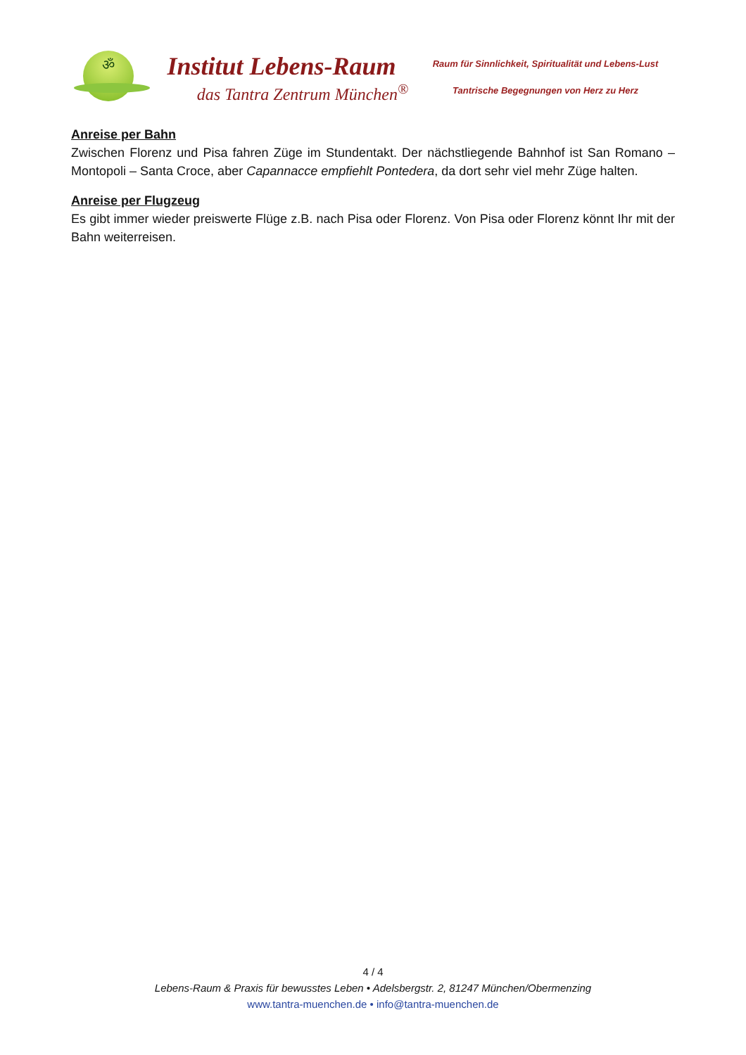ॐ
Institut Lebens-Raum
das Tantra Zentrum München<sup>®</sup>
Raum für Sinnlichkeit, Spiritualität und Lebens-Lust
Tantrische Begegnungen von Herz zu Herz
Anreise per Bahn
Zwischen Florenz und Pisa fahren Züge im Stundentakt. Der nächstliegende Bahnhof ist San Romano – Montopoli – Santa Croce, aber Capannacce empfiehlt Pontedera, da dort sehr viel mehr Züge halten.
Anreise per Flugzeug
Es gibt immer wieder preiswerte Flüge z.B. nach Pisa oder Florenz. Von Pisa oder Florenz könnt Ihr mit der Bahn weiterreisen.
4 / 4
Lebens-Raum & Praxis für bewusstes Leben • Adelsbergstr. 2, 81247 München/Obermenzing
www.tantra-muenchen.de • info@tantra-muenchen.de